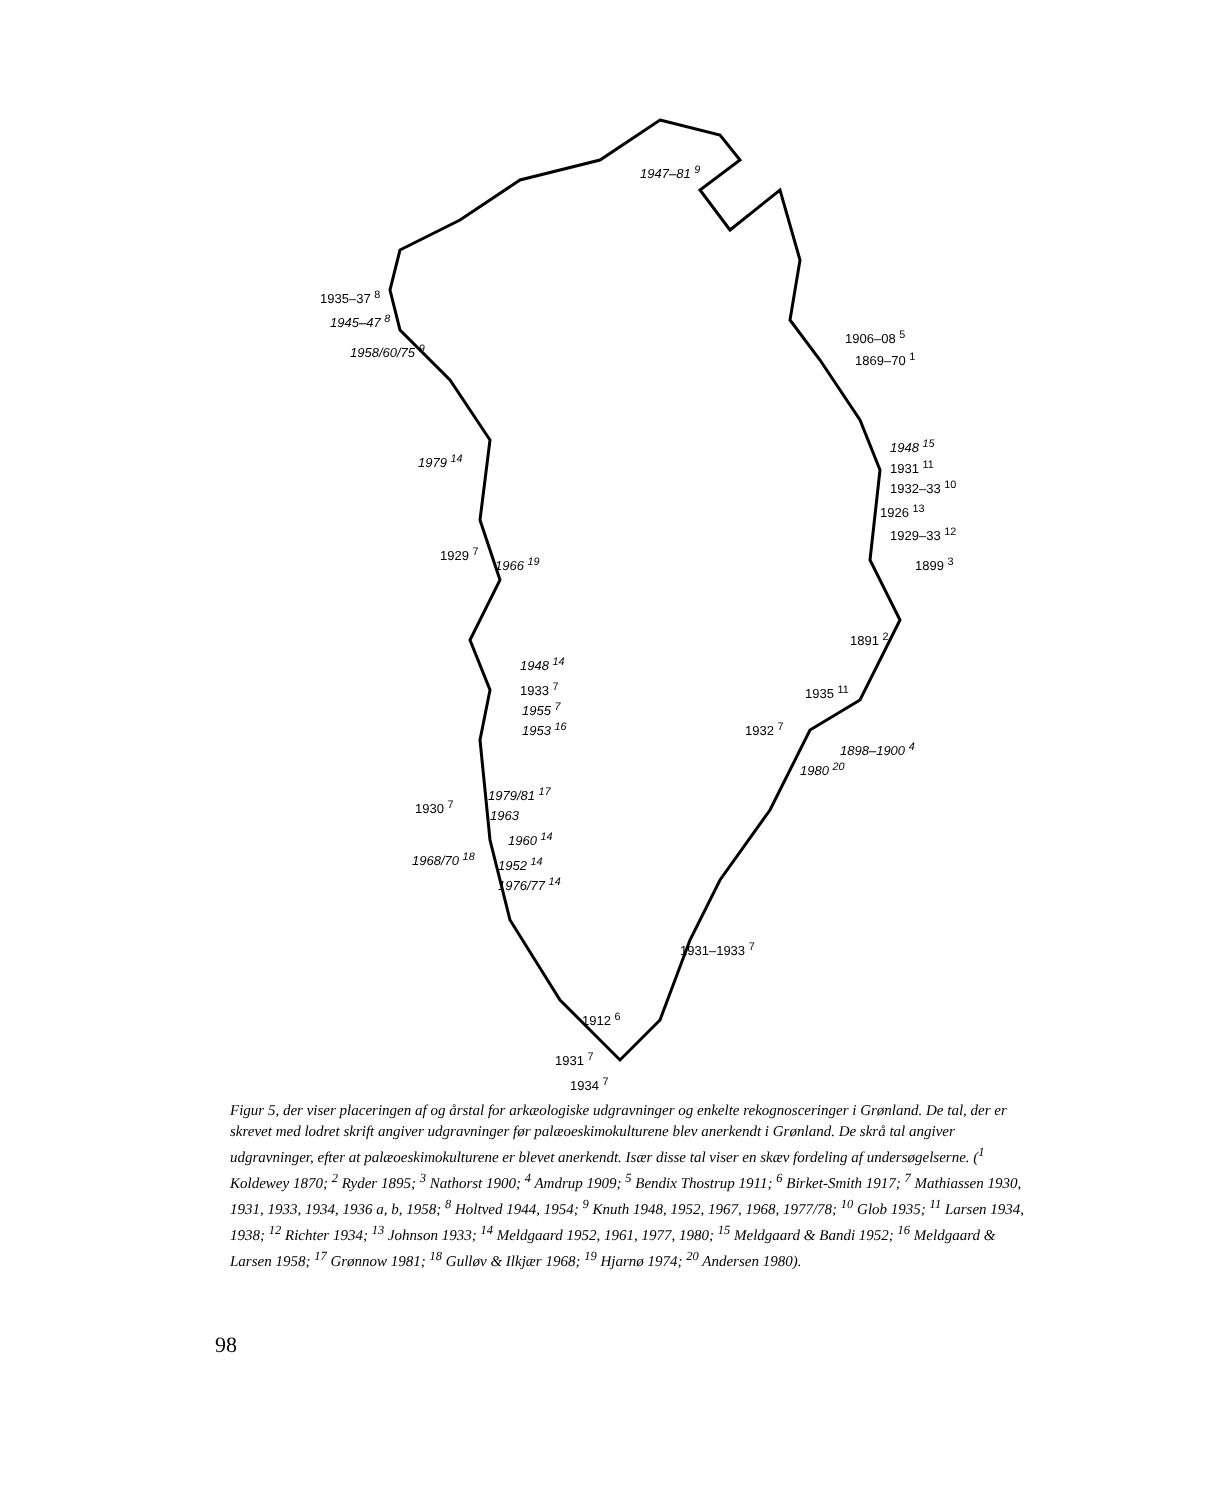1947–81 <sup>9</sup>
1935–37 <sup>8</sup>
1945–47 <sup>8</sup>
1958/60/75 <sup>9</sup>
1906–08 <sup>5</sup>
1869–70 <sup>1</sup>
1948 <sup>15</sup>
1931 <sup>11</sup>
1932–33 <sup>10</sup>
1926 <sup>13</sup>
1929–33 <sup>12</sup>
1899 <sup>3</sup>
1979 <sup>14</sup>
1929 <sup>7</sup>
1966 <sup>19</sup>
1891 <sup>2</sup>
1948 <sup>14</sup>
1933 <sup>7</sup>
1955 <sup>7</sup>
1953 <sup>16</sup>
1935 <sup>11</sup>
1932 <sup>7</sup>
1980 <sup>20</sup>
1898–1900 <sup>4</sup>
1979/81 <sup>17</sup>
1930 <sup>7</sup>
1963
1960 <sup>14</sup>
1968/70 <sup>18</sup> 1952 <sup>14</sup>
1976/77 <sup>14</sup>
1931–1933 <sup>7</sup>
1912 <sup>6</sup>
1931 <sup>7</sup>
1934 <sup>7</sup>
Figur 5, der viser placeringen af og årstal for arkæologiske udgravninger og enkelte rekognosceringer i Grønland. De tal, der er skrevet med lodret skrift angiver udgravninger før palæoeskimokulturene blev anerkendt i Grønland. De skrå tal angiver udgravninger, efter at palæoeskimokulturene er blevet anerkendt. Især disse tal viser en skæv fordeling af undersøgelserne. (<sup>1</sup> Koldewey 1870; <sup>2</sup> Ryder 1895; <sup>3</sup> Nathorst 1900; <sup>4</sup> Amdrup 1909; <sup>5</sup> Bendix Thostrup 1911; <sup>6</sup> Birket-Smith 1917; <sup>7</sup> Mathiassen 1930, 1931, 1933, 1934, 1936 a, b, 1958; <sup>8</sup> Holtved 1944, 1954; <sup>9</sup> Knuth 1948, 1952, 1967, 1968, 1977/78; <sup>10</sup> Glob 1935; <sup>11</sup> Larsen 1934, 1938; <sup>12</sup> Richter 1934; <sup>13</sup> Johnson 1933; <sup>14</sup> Meldgaard 1952, 1961, 1977, 1980; <sup>15</sup> Meldgaard & Bandi 1952; <sup>16</sup> Meldgaard & Larsen 1958; <sup>17</sup> Grønnow 1981; <sup>18</sup> Gulløv & Ilkjær 1968; <sup>19</sup> Hjarnø 1974; <sup>20</sup> Andersen 1980).
98